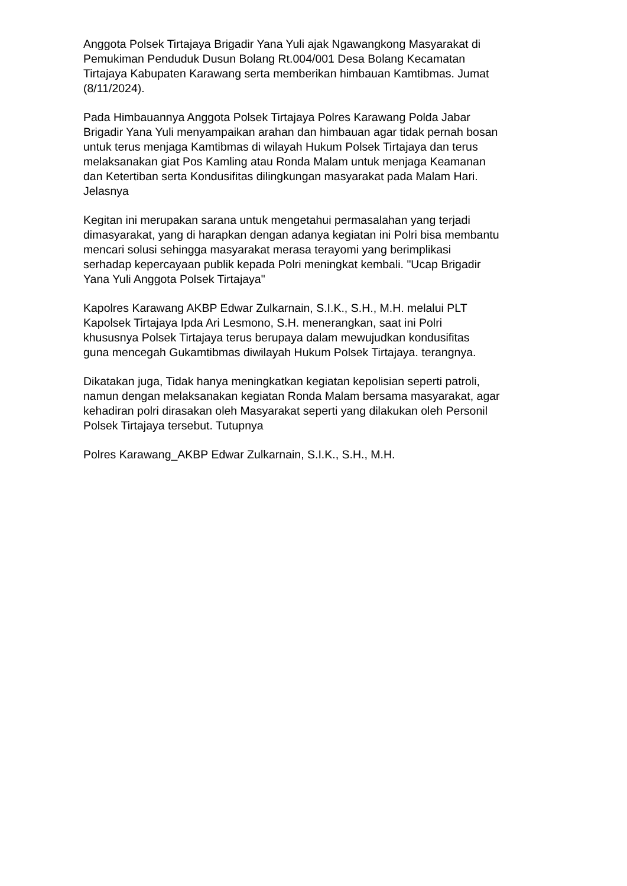Anggota Polsek Tirtajaya Brigadir Yana Yuli ajak Ngawangkong Masyarakat di Pemukiman Penduduk Dusun Bolang Rt.004/001 Desa Bolang Kecamatan Tirtajaya Kabupaten Karawang serta memberikan himbauan Kamtibmas. Jumat (8/11/2024).
Pada Himbauannya Anggota Polsek Tirtajaya Polres Karawang Polda Jabar Brigadir Yana Yuli menyampaikan arahan dan himbauan agar tidak pernah bosan untuk terus menjaga Kamtibmas di wilayah Hukum Polsek Tirtajaya dan terus melaksanakan giat Pos Kamling atau Ronda Malam untuk menjaga Keamanan dan Ketertiban serta Kondusifitas dilingkungan masyarakat pada Malam Hari. Jelasnya
Kegitan ini merupakan sarana untuk mengetahui permasalahan yang terjadi dimasyarakat, yang di harapkan dengan adanya kegiatan ini Polri bisa membantu mencari solusi sehingga masyarakat merasa terayomi yang berimplikasi serhadap kepercayaan publik kepada Polri meningkat kembali. "Ucap Brigadir Yana Yuli Anggota Polsek Tirtajaya"
Kapolres Karawang AKBP Edwar Zulkarnain, S.I.K., S.H., M.H. melalui PLT Kapolsek Tirtajaya Ipda Ari Lesmono, S.H. menerangkan, saat ini Polri khususnya Polsek Tirtajaya terus berupaya dalam mewujudkan kondusifitas guna mencegah Gukamtibmas diwilayah Hukum Polsek Tirtajaya. terangnya.
Dikatakan juga, Tidak hanya meningkatkan kegiatan kepolisian seperti patroli, namun dengan melaksanakan kegiatan Ronda Malam bersama masyarakat, agar kehadiran polri dirasakan oleh Masyarakat seperti yang dilakukan oleh Personil Polsek Tirtajaya tersebut. Tutupnya
Polres Karawang_AKBP Edwar Zulkarnain, S.I.K., S.H., M.H.